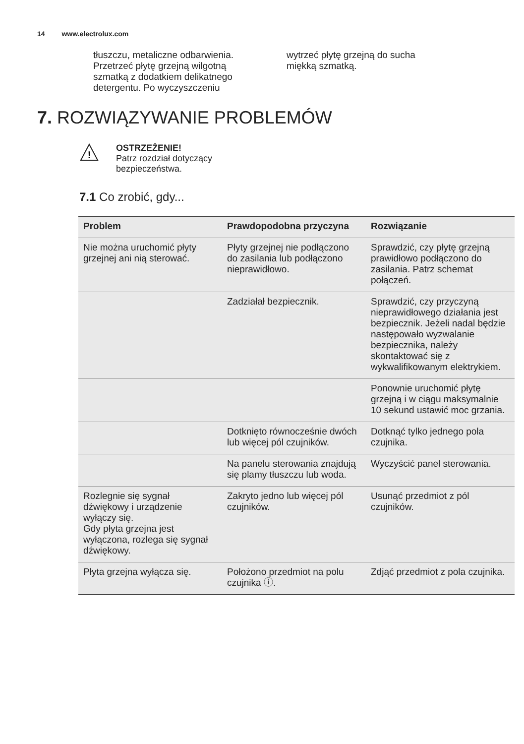14 www.electrolux.com
tłuszczu, metaliczne odbarwienia. Przetrzeć płytę grzejną wilgotną szmatką z dodatkiem delikatnego detergentu. Po wyczyszczeniu
wytrzeć płytę grzejną do sucha miękką szmatką.
7. ROZWIĄZYWANIE PROBLEMÓW
!
OSTRZEŻENIE!
Patrz rozdział dotyczący
bezpieczeństwa.
7.1 Co zrobić, gdy...
| Problem | Prawdopodobna przyczyna | Rozwiązanie |
| --- | --- | --- |
| Nie można uruchomić płyty grzejnej ani nią sterować. | Płyty grzejnej nie podłączono do zasilania lub podłączono nieprawidłowo. | Sprawdzić, czy płytę grzejną prawidłowo podłączono do zasilania. Patrz schemat połączeń. |
| | Zadziałał bezpiecznik. | Sprawdzić, czy przyczyną nieprawidłowego działania jest bezpiecznik. Jeżeli nadal będzie następowało wyzwalanie bezpiecznika, należy skontaktować się z wykwalifikowanym elektrykiem. |
| | | Ponownie uruchomić płytę grzejną i w ciągu maksymalnie 10 sekund ustawić moc grzania. |
| | Dotknięto równocześnie dwóch lub więcej pól czujników. | Dotknąć tylko jednego pola czujnika. |
| | Na panelu sterowania znajdują się plamy tłuszczu lub woda. | Wyczyścić panel sterowania. |
| Rozlegnie się sygnał dźwiękowy i urządzenie wyłączy się. Gdy płyta grzejna jest wyłączona, rozlega się sygnał dźwiękowy. | Zakryto jedno lub więcej pól czujników. | Usunąć przedmiot z pól czujników. |
| Płyta grzejna wyłącza się. | Położono przedmiot na polu czujnika ⓘ. | Zdjąć przedmiot z pola czujnika. |